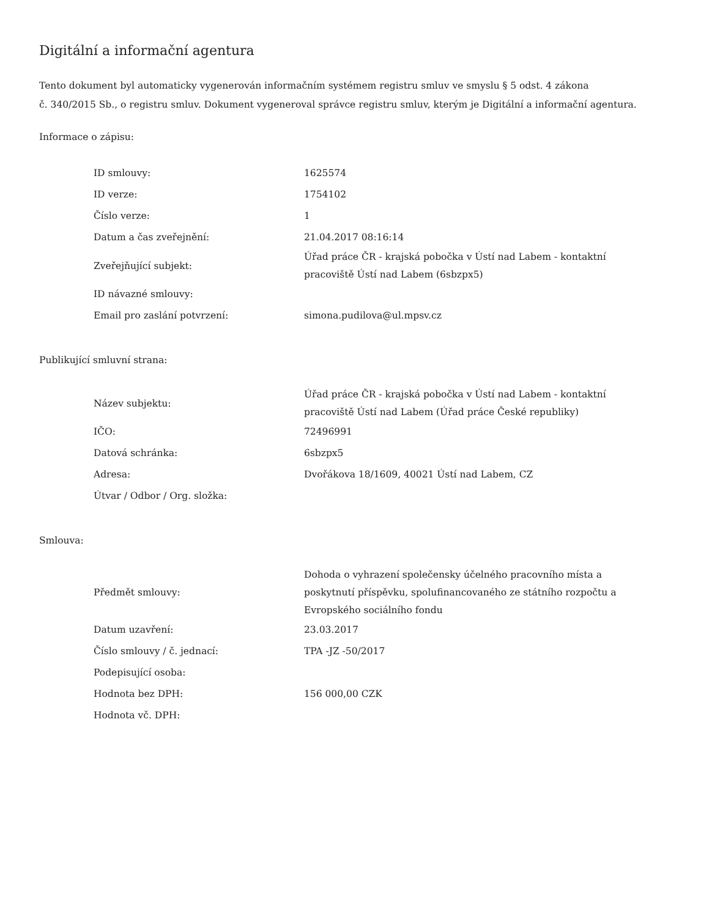Digitální a informační agentura
Tento dokument byl automaticky vygenerován informačním systémem registru smluv ve smyslu § 5 odst. 4 zákona
č. 340/2015 Sb., o registru smluv. Dokument vygeneroval správce registru smluv, kterým je Digitální a informační agentura.
Informace o zápisu:
| ID smlouvy: | 1625574 |
| ID verze: | 1754102 |
| Číslo verze: | 1 |
| Datum a čas zveřejnění: | 21.04.2017 08:16:14 |
| Zveřejňující subjekt: | Úřad práce ČR - krajská pobočka v Ústí nad Labem - kontaktní pracoviště Ústí nad Labem (6sbzpx5) |
| ID návazné smlouvy: | |
| Email pro zaslání potvrzení: | simona.pudilova@ul.mpsv.cz |
Publikující smluvní strana:
| Název subjektu: | Úřad práce ČR - krajská pobočka v Ústí nad Labem - kontaktní pracoviště Ústí nad Labem (Úřad práce České republiky) |
| IČO: | 72496991 |
| Datová schránka: | 6sbzpx5 |
| Adresa: | Dvořákova 18/1609, 40021 Ústí nad Labem, CZ |
| Útvar / Odbor / Org. složka: | |
Smlouva:
| Předmět smlouvy: | Dohoda o vyhrazení společensky účelného pracovního místa a poskytnutí příspěvku, spolufinancovaného ze státního rozpočtu a Evropského sociálního fondu |
| Datum uzavření: | 23.03.2017 |
| Číslo smlouvy / č. jednací: | TPA -JZ -50/2017 |
| Podepisující osoba: | |
| Hodnota bez DPH: | 156 000,00 CZK |
| Hodnota vč. DPH: | |